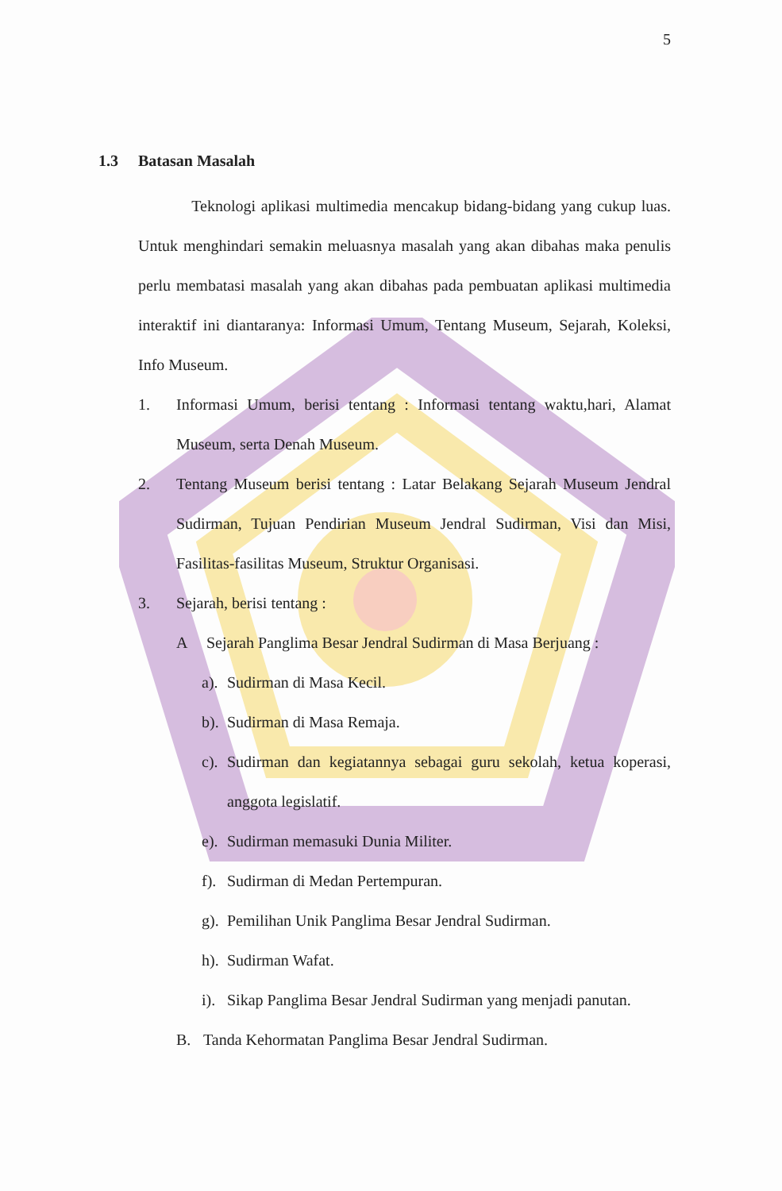5
1.3 Batasan Masalah
Teknologi aplikasi multimedia mencakup bidang-bidang yang cukup luas. Untuk menghindari semakin meluasnya masalah yang akan dibahas maka penulis perlu membatasi masalah yang akan dibahas pada pembuatan aplikasi multimedia interaktif ini diantaranya: Informasi Umum, Tentang Museum, Sejarah, Koleksi, Info Museum.
1. Informasi Umum, berisi tentang : Informasi tentang waktu,hari, Alamat Museum, serta Denah Museum.
2. Tentang Museum berisi tentang : Latar Belakang Sejarah Museum Jendral Sudirman, Tujuan Pendirian Museum Jendral Sudirman, Visi dan Misi, Fasilitas-fasilitas Museum, Struktur Organisasi.
3. Sejarah, berisi tentang :
A Sejarah Panglima Besar Jendral Sudirman di Masa Berjuang :
a). Sudirman di Masa Kecil.
b). Sudirman di Masa Remaja.
c). Sudirman dan kegiatannya sebagai guru sekolah, ketua koperasi, anggota legislatif.
e). Sudirman memasuki Dunia Militer.
f). Sudirman di Medan Pertempuran.
g). Pemilihan Unik Panglima Besar Jendral Sudirman.
h). Sudirman Wafat.
i). Sikap Panglima Besar Jendral Sudirman yang menjadi panutan.
B. Tanda Kehormatan Panglima Besar Jendral Sudirman.